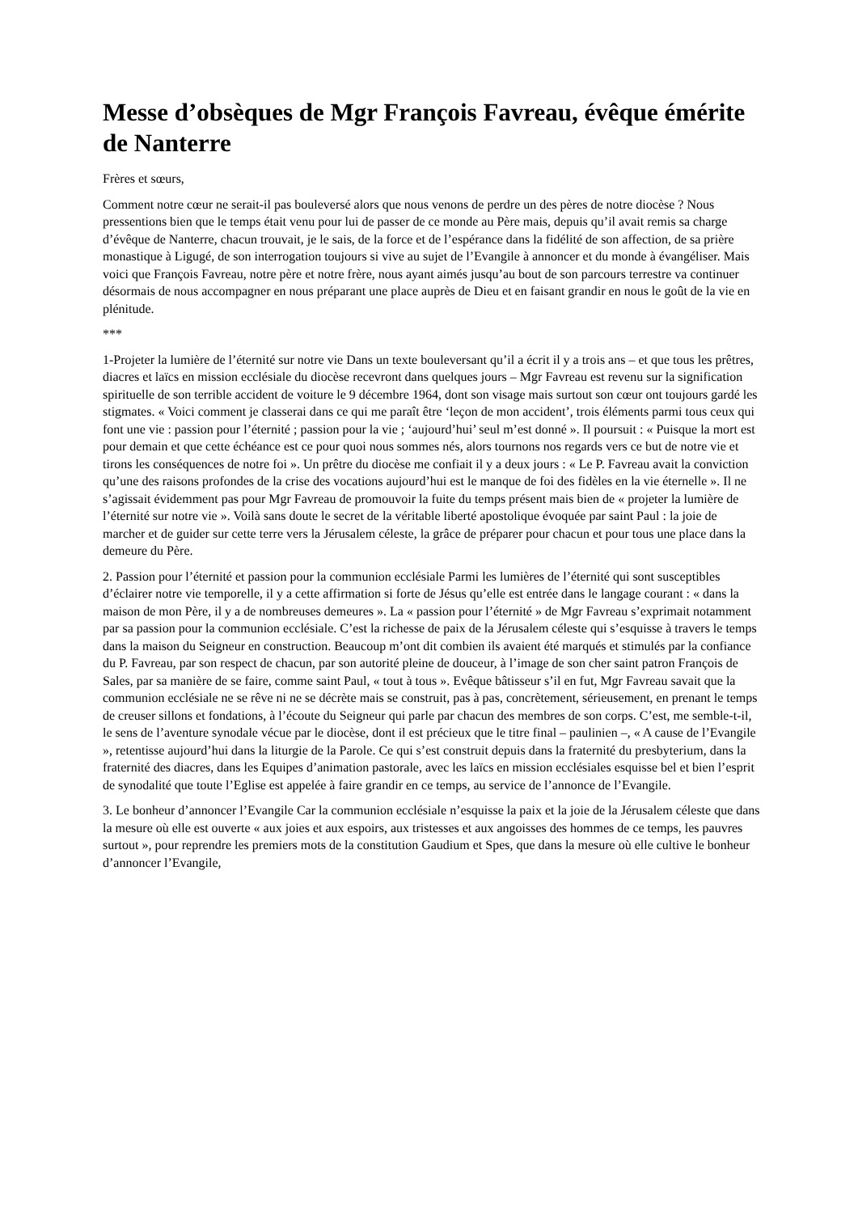Messe d’obsèques de Mgr François Favreau, évêque émérite de Nanterre
Frères et sœurs,
Comment notre cœur ne serait-il pas bouleversé alors que nous venons de perdre un des pères de notre diocèse ? Nous pressentions bien que le temps était venu pour lui de passer de ce monde au Père mais, depuis qu’il avait remis sa charge d’évêque de Nanterre, chacun trouvait, je le sais, de la force et de l’espérance dans la fidélité de son affection, de sa prière monastique à Ligugé, de son interrogation toujours si vive au sujet de l’Evangile à annoncer et du monde à évangéliser. Mais voici que François Favreau, notre père et notre frère, nous ayant aimés jusqu’au bout de son parcours terrestre va continuer désormais de nous accompagner en nous préparant une place auprès de Dieu et en faisant grandir en nous le goût de la vie en plénitude.
***
1-Projeter la lumière de l’éternité sur notre vie Dans un texte bouleversant qu’il a écrit il y a trois ans – et que tous les prêtres, diacres et laïcs en mission ecclésiale du diocèse recevront dans quelques jours – Mgr Favreau est revenu sur la signification spirituelle de son terrible accident de voiture le 9 décembre 1964, dont son visage mais surtout son cœur ont toujours gardé les stigmates. « Voici comment je classerai dans ce qui me paraît être ‘leçon de mon accident’, trois éléments parmi tous ceux qui font une vie : passion pour l’éternité ; passion pour la vie ; ‘aujourd’hui’ seul m’est donné ». Il poursuit : « Puisque la mort est pour demain et que cette échéance est ce pour quoi nous sommes nés, alors tournons nos regards vers ce but de notre vie et tirons les conséquences de notre foi ». Un prêtre du diocèse me confiait il y a deux jours : « Le P. Favreau avait la conviction qu’une des raisons profondes de la crise des vocations aujourd’hui est le manque de foi des fidèles en la vie éternelle ». Il ne s’agissait évidemment pas pour Mgr Favreau de promouvoir la fuite du temps présent mais bien de « projeter la lumière de l’éternité sur notre vie ». Voilà sans doute le secret de la véritable liberté apostolique évoquée par saint Paul : la joie de marcher et de guider sur cette terre vers la Jérusalem céleste, la grâce de préparer pour chacun et pour tous une place dans la demeure du Père.
2. Passion pour l’éternité et passion pour la communion ecclésiale Parmi les lumières de l’éternité qui sont susceptibles d’éclairer notre vie temporelle, il y a cette affirmation si forte de Jésus qu’elle est entrée dans le langage courant : « dans la maison de mon Père, il y a de nombreuses demeures ». La « passion pour l’éternité » de Mgr Favreau s’exprimait notamment par sa passion pour la communion ecclésiale. C’est la richesse de paix de la Jérusalem céleste qui s’esquisse à travers le temps dans la maison du Seigneur en construction. Beaucoup m’ont dit combien ils avaient été marqués et stimulés par la confiance du P. Favreau, par son respect de chacun, par son autorité pleine de douceur, à l’image de son cher saint patron François de Sales, par sa manière de se faire, comme saint Paul, « tout à tous ». Evêque bâtisseur s’il en fut, Mgr Favreau savait que la communion ecclésiale ne se rêve ni ne se décrète mais se construit, pas à pas, concrètement, sérieusement, en prenant le temps de creuser sillons et fondations, à l’écoute du Seigneur qui parle par chacun des membres de son corps. C’est, me semble-t-il, le sens de l’aventure synodale vécue par le diocèse, dont il est précieux que le titre final – paulinien –, « A cause de l’Evangile », retentisse aujourd’hui dans la liturgie de la Parole. Ce qui s’est construit depuis dans la fraternité du presbyterium, dans la fraternité des diacres, dans les Equipes d’animation pastorale, avec les laïcs en mission ecclésiales esquisse bel et bien l’esprit de synodalité que toute l’Eglise est appelée à faire grandir en ce temps, au service de l’annonce de l’Evangile.
3. Le bonheur d’annoncer l’Evangile Car la communion ecclésiale n’esquisse la paix et la joie de la Jérusalem céleste que dans la mesure où elle est ouverte « aux joies et aux espoirs, aux tristesses et aux angoisses des hommes de ce temps, les pauvres surtout », pour reprendre les premiers mots de la constitution Gaudium et Spes, que dans la mesure où elle cultive le bonheur d’annoncer l’Evangile,